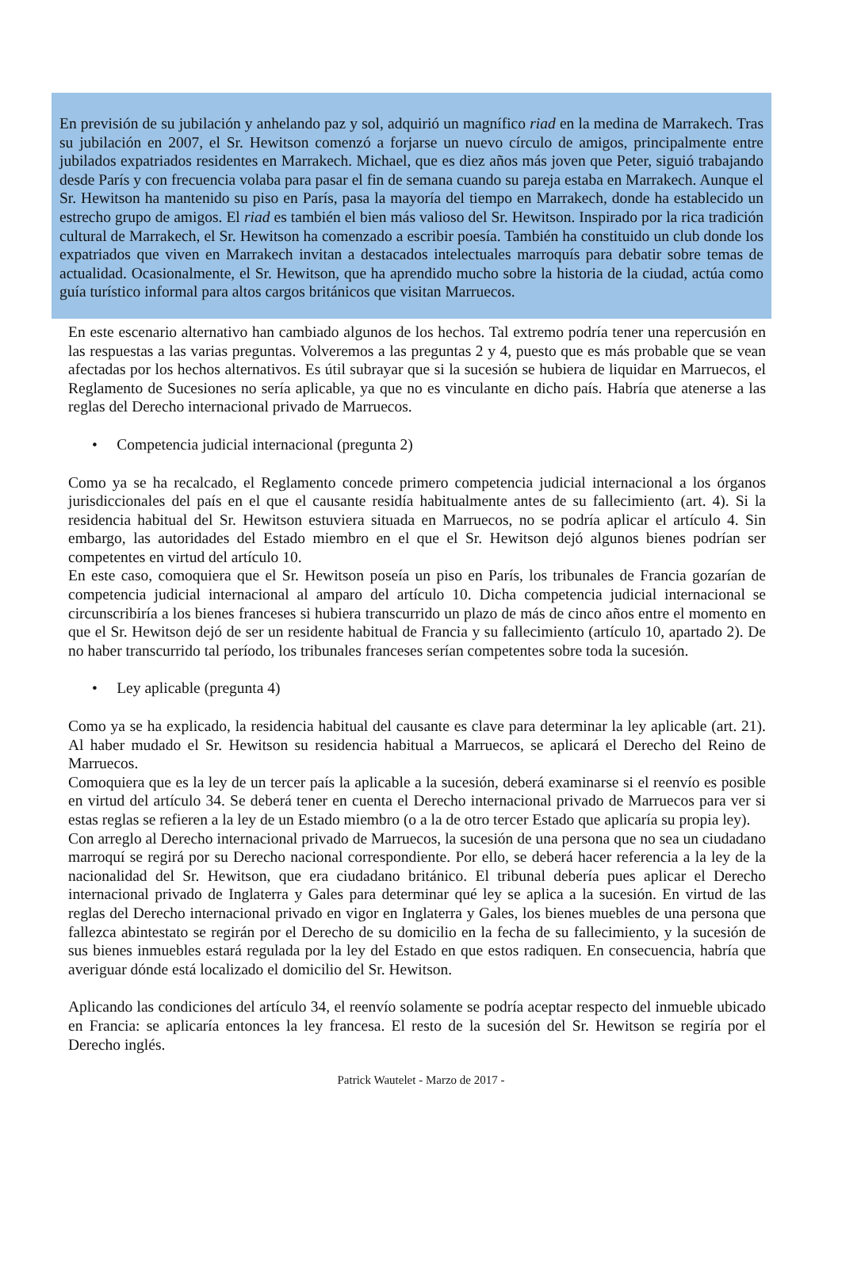En previsión de su jubilación y anhelando paz y sol, adquirió un magnífico riad en la medina de Marrakech. Tras su jubilación en 2007, el Sr. Hewitson comenzó a forjarse un nuevo círculo de amigos, principalmente entre jubilados expatriados residentes en Marrakech. Michael, que es diez años más joven que Peter, siguió trabajando desde París y con frecuencia volaba para pasar el fin de semana cuando su pareja estaba en Marrakech. Aunque el Sr. Hewitson ha mantenido su piso en París, pasa la mayoría del tiempo en Marrakech, donde ha establecido un estrecho grupo de amigos. El riad es también el bien más valioso del Sr. Hewitson. Inspirado por la rica tradición cultural de Marrakech, el Sr. Hewitson ha comenzado a escribir poesía. También ha constituido un club donde los expatriados que viven en Marrakech invitan a destacados intelectuales marroquís para debatir sobre temas de actualidad. Ocasionalmente, el Sr. Hewitson, que ha aprendido mucho sobre la historia de la ciudad, actúa como guía turístico informal para altos cargos británicos que visitan Marruecos.
En este escenario alternativo han cambiado algunos de los hechos. Tal extremo podría tener una repercusión en las respuestas a las varias preguntas. Volveremos a las preguntas 2 y 4, puesto que es más probable que se vean afectadas por los hechos alternativos. Es útil subrayar que si la sucesión se hubiera de liquidar en Marruecos, el Reglamento de Sucesiones no sería aplicable, ya que no es vinculante en dicho país. Habría que atenerse a las reglas del Derecho internacional privado de Marruecos.
• Competencia judicial internacional (pregunta 2)
Como ya se ha recalcado, el Reglamento concede primero competencia judicial internacional a los órganos jurisdiccionales del país en el que el causante residía habitualmente antes de su fallecimiento (art. 4). Si la residencia habitual del Sr. Hewitson estuviera situada en Marruecos, no se podría aplicar el artículo 4. Sin embargo, las autoridades del Estado miembro en el que el Sr. Hewitson dejó algunos bienes podrían ser competentes en virtud del artículo 10.
En este caso, comoquiera que el Sr. Hewitson poseía un piso en París, los tribunales de Francia gozarían de competencia judicial internacional al amparo del artículo 10. Dicha competencia judicial internacional se circunscribiría a los bienes franceses si hubiera transcurrido un plazo de más de cinco años entre el momento en que el Sr. Hewitson dejó de ser un residente habitual de Francia y su fallecimiento (artículo 10, apartado 2). De no haber transcurrido tal período, los tribunales franceses serían competentes sobre toda la sucesión.
• Ley aplicable (pregunta 4)
Como ya se ha explicado, la residencia habitual del causante es clave para determinar la ley aplicable (art. 21). Al haber mudado el Sr. Hewitson su residencia habitual a Marruecos, se aplicará el Derecho del Reino de Marruecos.
Comoquiera que es la ley de un tercer país la aplicable a la sucesión, deberá examinarse si el reenvío es posible en virtud del artículo 34. Se deberá tener en cuenta el Derecho internacional privado de Marruecos para ver si estas reglas se refieren a la ley de un Estado miembro (o a la de otro tercer Estado que aplicaría su propia ley).
Con arreglo al Derecho internacional privado de Marruecos, la sucesión de una persona que no sea un ciudadano marroquí se regirá por su Derecho nacional correspondiente. Por ello, se deberá hacer referencia a la ley de la nacionalidad del Sr. Hewitson, que era ciudadano británico. El tribunal debería pues aplicar el Derecho internacional privado de Inglaterra y Gales para determinar qué ley se aplica a la sucesión. En virtud de las reglas del Derecho internacional privado en vigor en Inglaterra y Gales, los bienes muebles de una persona que fallezca abintestato se regirán por el Derecho de su domicilio en la fecha de su fallecimiento, y la sucesión de sus bienes inmuebles estará regulada por la ley del Estado en que estos radiquen. En consecuencia, habría que averiguar dónde está localizado el domicilio del Sr. Hewitson.
Aplicando las condiciones del artículo 34, el reenvío solamente se podría aceptar respecto del inmueble ubicado en Francia: se aplicaría entonces la ley francesa. El resto de la sucesión del Sr. Hewitson se regiría por el Derecho inglés.
Patrick Wautelet - Marzo de 2017 -